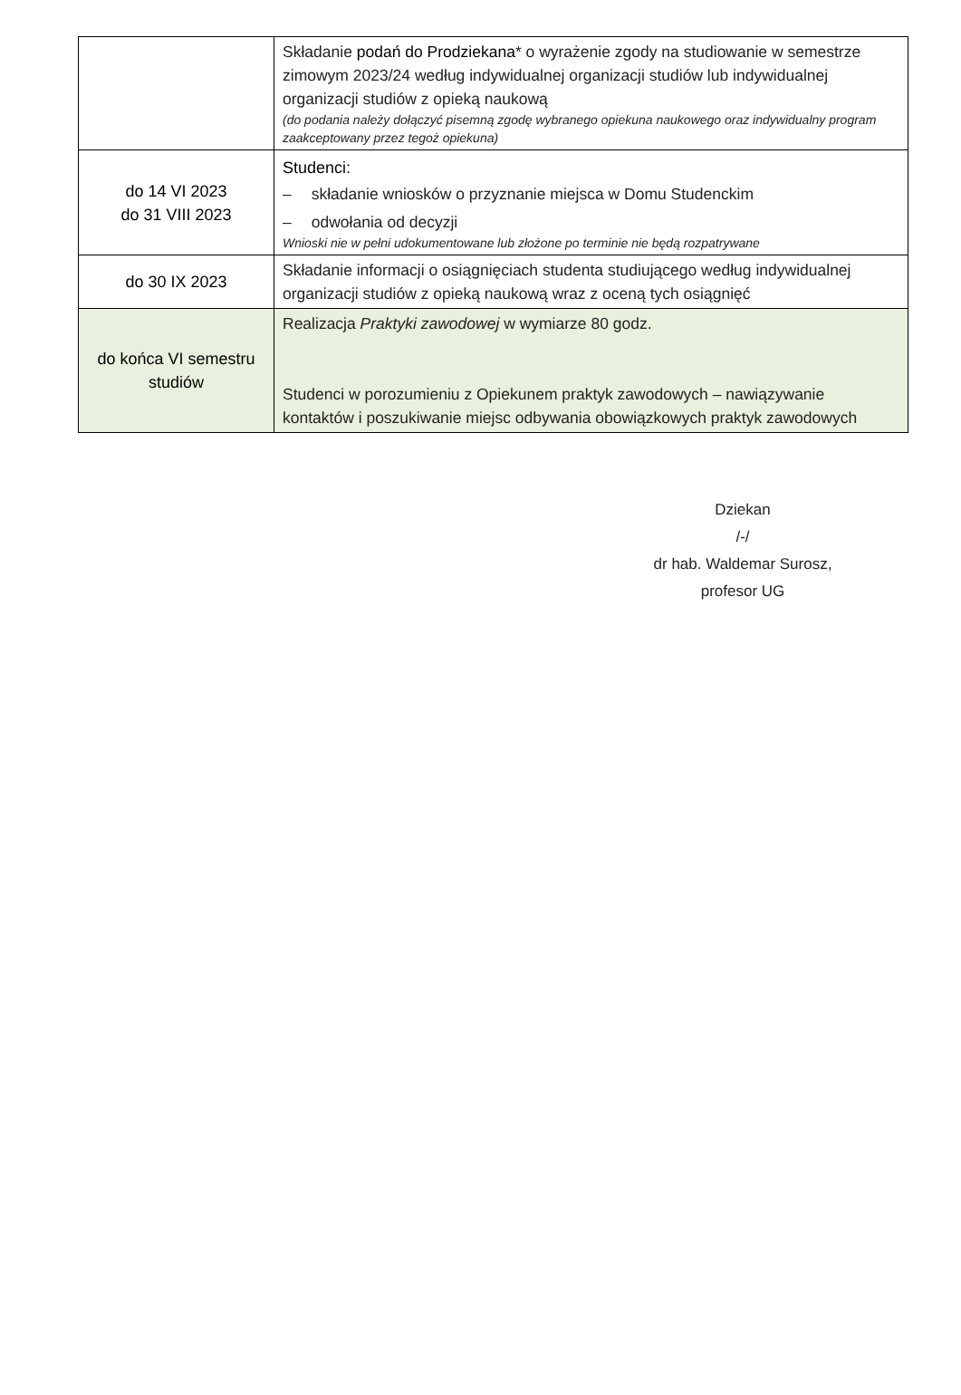| | Składanie podań do Prodziekana * o wyrażenie zgody na studiowanie w semestrze zimowym 2023/24 według indywidualnej organizacji studiów lub indywidualnej organizacji studiów z opieką naukową (do podania należy dołączyć pisemną zgodę wybranego opiekuna naukowego oraz indywidualny program zaakceptowany przez tegoż opiekuna) |
| do 14 VI 2023 do 31 VIII 2023 | Studenci: – składanie wniosków o przyznanie miejsca w Domu Studenckim – odwołania od decyzji Wnioski nie w pełni udokumentowane lub złożone po terminie nie będą rozpatrywane |
| do 30 IX 2023 | Składanie informacji o osiągnięciach studenta studiującego według indywidualnej organizacji studiów z opieką naukową wraz z oceną tych osiągnięć |
| do końca VI semestru studiów | Realizacja Praktyki zawodowej w wymiarze 80 godz. Studenci w porozumieniu z Opiekunem praktyk zawodowych – nawiązywanie kontaktów i poszukiwanie miejsc odbywania obowiązkowych praktyk zawodowych |
Dziekan
/-/
dr hab. Waldemar Surosz,
profesor UG